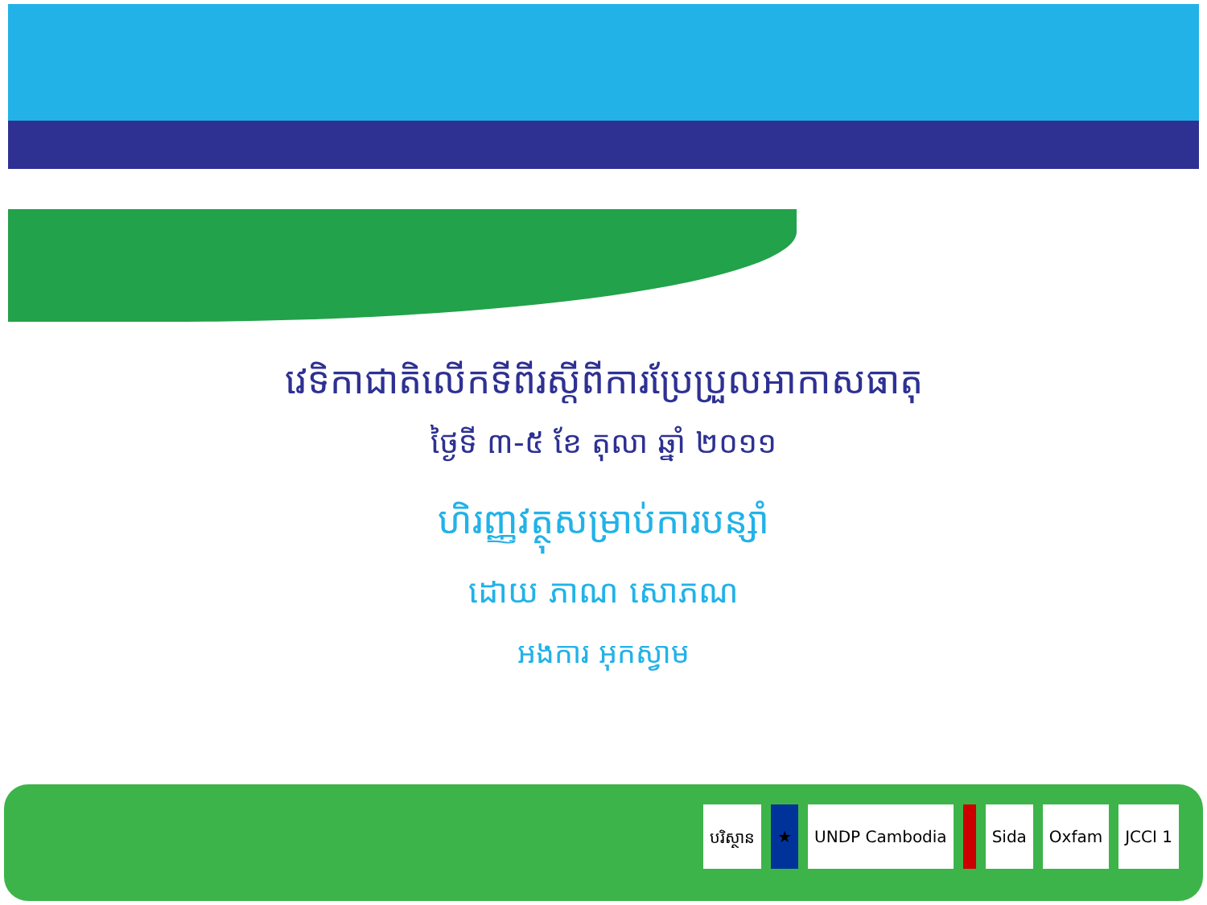វេទិកាជាតិលើកទីពីរស្តីពីការប្រែប្រួលអាកាសធាតុ
ថ្ងៃទី ៣-៥ ខែ តុលា ឆ្នាំ ២០១១
ហិរញ្ញវត្ថុសម្រាប់ការបន្សាំ
ដោយ ភាណ សោភណ
អងការ អុកស្វាម
បរិស្ថាន ★ UNDP Cambodia Sida Oxfam JCCI 1